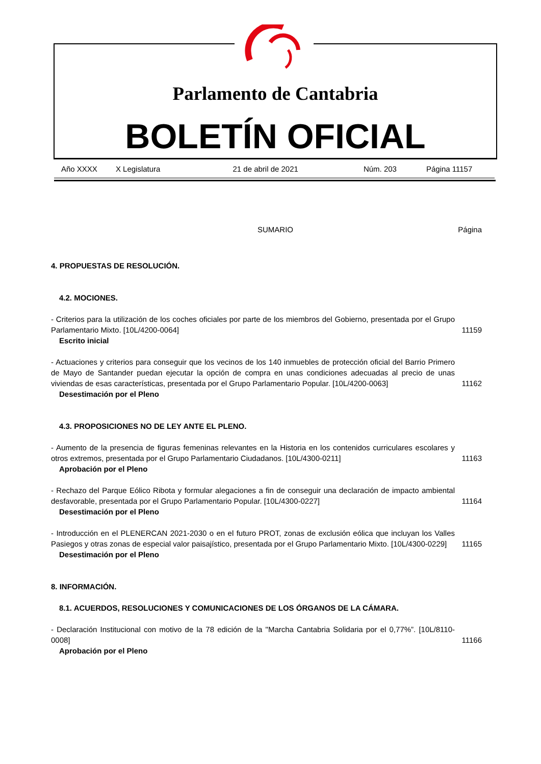Parlamento de Cantabria
BOLETÍN OFICIAL
Año XXXX X Legislatura 21 de abril de 2021 Núm. 203 Página 11157
SUMARIO Página
4. PROPUESTAS DE RESOLUCIÓN.
4.2. MOCIONES.
- Criterios para la utilización de los coches oficiales por parte de los miembros del Gobierno, presentada por el Grupo Parlamentario Mixto. [10L/4200-0064] 11159
Escrito inicial
- Actuaciones y criterios para conseguir que los vecinos de los 140 inmuebles de protección oficial del Barrio Primero de Mayo de Santander puedan ejecutar la opción de compra en unas condiciones adecuadas al precio de unas viviendas de esas características, presentada por el Grupo Parlamentario Popular. [10L/4200-0063] 11162
Desestimación por el Pleno
4.3. PROPOSICIONES NO DE LEY ANTE EL PLENO.
- Aumento de la presencia de figuras femeninas relevantes en la Historia en los contenidos curriculares escolares y otros extremos, presentada por el Grupo Parlamentario Ciudadanos. [10L/4300-0211] 11163
Aprobación por el Pleno
- Rechazo del Parque Eólico Ribota y formular alegaciones a fin de conseguir una declaración de impacto ambiental desfavorable, presentada por el Grupo Parlamentario Popular. [10L/4300-0227] 11164
Desestimación por el Pleno
- Introducción en el PLENERCAN 2021-2030 o en el futuro PROT, zonas de exclusión eólica que incluyan los Valles Pasiegos y otras zonas de especial valor paisajístico, presentada por el Grupo Parlamentario Mixto. [10L/4300-0229] 11165
Desestimación por el Pleno
8. INFORMACIÓN.
8.1. ACUERDOS, RESOLUCIONES Y COMUNICACIONES DE LOS ÓRGANOS DE LA CÁMARA.
- Declaración Institucional con motivo de la 78 edición de la "Marcha Cantabria Solidaria por el 0,77%”. [10L/8110-0008] 11166
Aprobación por el Pleno